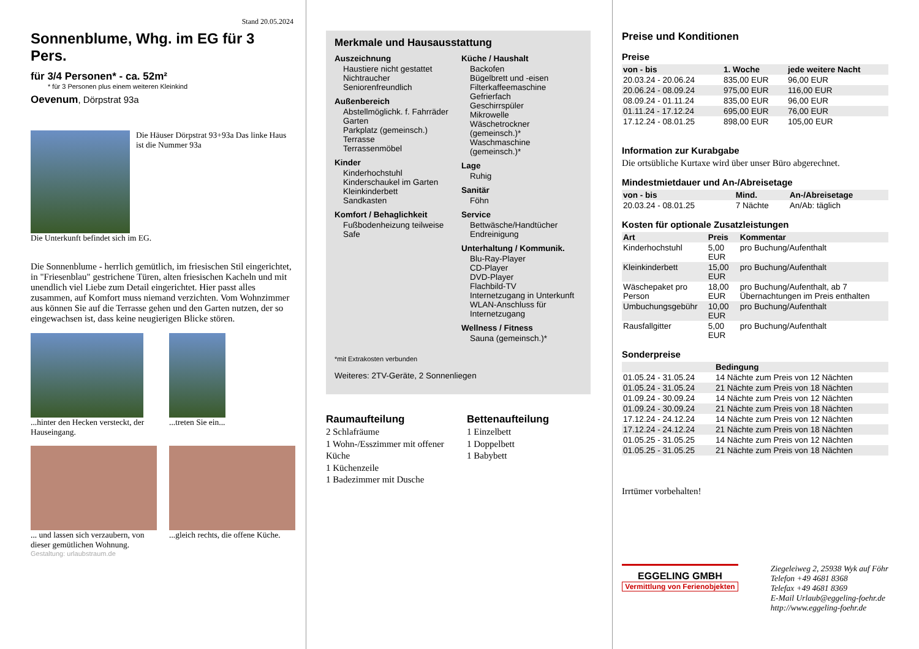Stand 20.05.2024
Sonnenblume, Whg. im EG für 3 Pers.
für 3/4 Personen* - ca. 52m²
* für 3 Personen plus einem weiteren Kleinkind
Oevenum, Dörpstrat 93a
Die Häuser Dörpstrat 93+93a Das linke Haus ist die Nummer 93a
Die Unterkunft befindet sich im EG.
Die Sonnenblume - herrlich gemütlich, im friesischen Stil eingerichtet, in "Friesenblau" gestrichene Türen, alten friesischen Kacheln und mit unendlich viel Liebe zum Detail eingerichtet. Hier passt alles zusammen, auf Komfort muss niemand verzichten. Vom Wohnzimmer aus können Sie auf die Terrasse gehen und den Garten nutzen, der so eingewachsen ist, dass keine neugierigen Blicke stören.
...hinter den Hecken versteckt, der Hauseingang.
...treten Sie ein...
... und lassen sich verzaubern, von dieser gemütlichen Wohnung.
...gleich rechts, die offene Küche.
Gestaltung: urlaubstraum.de
Merkmale und Hausausstattung
Auszeichnung
Haustiere nicht gestattet
Nichtraucher
Seniorenfreundlich
Außenbereich
Abstellmöglichk. f. Fahrräder
Garten
Parkplatz (gemeinsch.)
Terrasse
Terrassenmöbel
Kinder
Kinderhochstuhl
Kinderschaukel im Garten
Kleinkinderbett
Sandkasten
Komfort / Behaglichkeit
Fußbodenheizung teilweise
Safe
Küche / Haushalt
Backofen
Bügelbrett und -eisen
Filterkaffeemaschine
Gefrierfach
Geschirrspüler
Mikrowelle
Wäschetrockner (gemeinsch.)*
Waschmaschine (gemeinsch.)*
Lage
Ruhig
Sanitär
Föhn
Service
Bettwäsche/Handtücher
Endreinigung
Unterhaltung / Kommunik.
Blu-Ray-Player
CD-Player
DVD-Player
Flachbild-TV
Internetzugang in Unterkunft
WLAN-Anschluss für Internetzugang
Wellness / Fitness
Sauna (gemeinsch.)*
*mit Extrakosten verbunden
Weiteres: 2TV-Geräte, 2 Sonnenliegen
Raumaufteilung
2 Schlafräume
1 Wohn-/Esszimmer mit offener Küche
1 Küchenzeile
1 Badezimmer mit Dusche
Bettenaufteilung
1 Einzelbett
1 Doppelbett
1 Babybett
Preise und Konditionen
Preise
| von - bis | 1. Woche | jede weitere Nacht |
| --- | --- | --- |
| 20.03.24 - 20.06.24 | 835,00 EUR | 96,00 EUR |
| 20.06.24 - 08.09.24 | 975,00 EUR | 116,00 EUR |
| 08.09.24 - 01.11.24 | 835,00 EUR | 96,00 EUR |
| 01.11.24 - 17.12.24 | 695,00 EUR | 76,00 EUR |
| 17.12.24 - 08.01.25 | 898,00 EUR | 105,00 EUR |
Information zur Kurabgabe
Die ortsübliche Kurtaxe wird über unser Büro abgerechnet.
Mindestmietdauer und An-/Abreisetage
| von - bis | Mind. | An-/Abreisetage |
| --- | --- | --- |
| 20.03.24 - 08.01.25 | 7 Nächte | An/Ab: täglich |
Kosten für optionale Zusatzleistungen
| Art | Preis | Kommentar |
| --- | --- | --- |
| Kinderhochstuhl | 5,00 EUR | pro Buchung/Aufenthalt |
| Kleinkinderbett | 15,00 EUR | pro Buchung/Aufenthalt |
| Wäschepaket pro Person | 18,00 EUR | pro Buchung/Aufenthalt, ab 7 Übernachtungen im Preis enthalten |
| Umbuchungsgebühr | 10,00 EUR | pro Buchung/Aufenthalt |
| Rausfallgitter | 5,00 EUR | pro Buchung/Aufenthalt |
Sonderpreise
| | Bedingung |
| --- | --- |
| 01.05.24 - 31.05.24 | 14 Nächte zum Preis von 12 Nächten |
| 01.05.24 - 31.05.24 | 21 Nächte zum Preis von 18 Nächten |
| 01.09.24 - 30.09.24 | 14 Nächte zum Preis von 12 Nächten |
| 01.09.24 - 30.09.24 | 21 Nächte zum Preis von 18 Nächten |
| 17.12.24 - 24.12.24 | 14 Nächte zum Preis von 12 Nächten |
| 17.12.24 - 24.12.24 | 21 Nächte zum Preis von 18 Nächten |
| 01.05.25 - 31.05.25 | 14 Nächte zum Preis von 12 Nächten |
| 01.05.25 - 31.05.25 | 21 Nächte zum Preis von 18 Nächten |
Irrtümer vorbehalten!
EGGELING GMBH
Vermittlung von Ferienobjekten
Ziegeleiweg 2, 25938 Wyk auf Föhr
Telefon +49 4681 8368
Telefax +49 4681 8369
E-Mail Urlaub@eggeling-foehr.de
http://www.eggeling-foehr.de